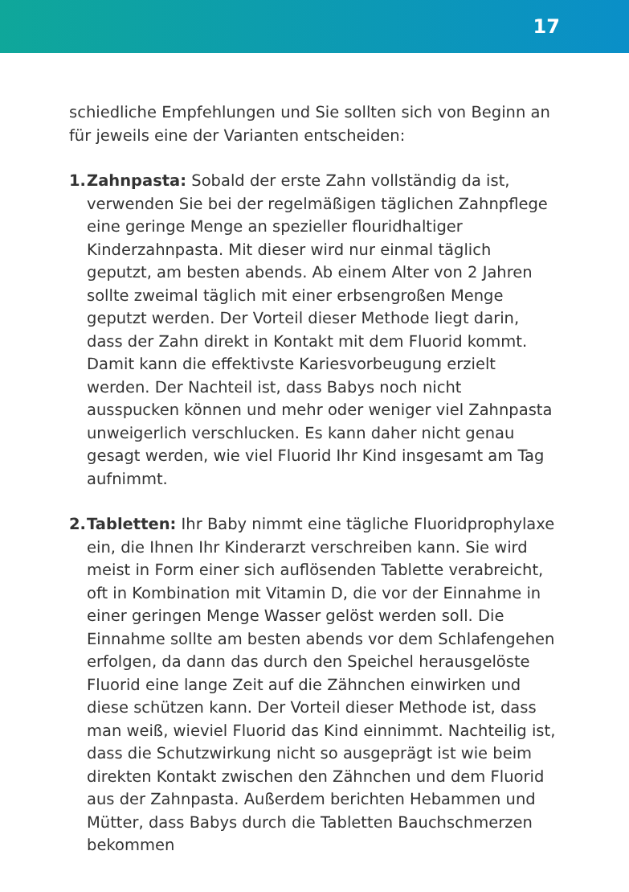17
schiedliche Empfehlungen und Sie sollten sich von Beginn an für jeweils eine der Varianten entscheiden:
1.
Zahnpasta: Sobald der erste Zahn vollständig da ist, verwenden Sie bei der regelmäßigen täglichen Zahnpflege eine geringe Menge an spezieller flouridhaltiger Kinderzahnpasta. Mit dieser wird nur einmal täglich geputzt, am besten abends. Ab einem Alter von 2 Jahren sollte zweimal täglich mit einer erbsengroßen Menge geputzt werden. Der Vorteil dieser Methode liegt darin, dass der Zahn direkt in Kontakt mit dem Fluorid kommt. Damit kann die effektivste Kariesvorbeugung erzielt werden. Der Nachteil ist, dass Babys noch nicht ausspucken können und mehr oder weniger viel Zahnpasta unweigerlich verschlucken. Es kann daher nicht genau gesagt werden, wie viel Fluorid Ihr Kind insgesamt am Tag aufnimmt.
2.
Tabletten: Ihr Baby nimmt eine tägliche Fluoridprophylaxe ein, die Ihnen Ihr Kinderarzt verschreiben kann. Sie wird meist in Form einer sich auflösenden Tablette verabreicht, oft in Kombination mit Vitamin D, die vor der Einnahme in einer geringen Menge Wasser gelöst werden soll. Die Einnahme sollte am besten abends vor dem Schlafengehen erfolgen, da dann das durch den Speichel herausgelöste Fluorid eine lange Zeit auf die Zähnchen einwirken und diese schützen kann. Der Vorteil dieser Methode ist, dass man weiß, wieviel Fluorid das Kind einnimmt. Nachteilig ist, dass die Schutzwirkung nicht so ausgeprägt ist wie beim direkten Kontakt zwischen den Zähnchen und dem Fluorid aus der Zahnpasta. Außerdem berichten Hebammen und Mütter, dass Babys durch die Tabletten Bauchschmerzen bekommen